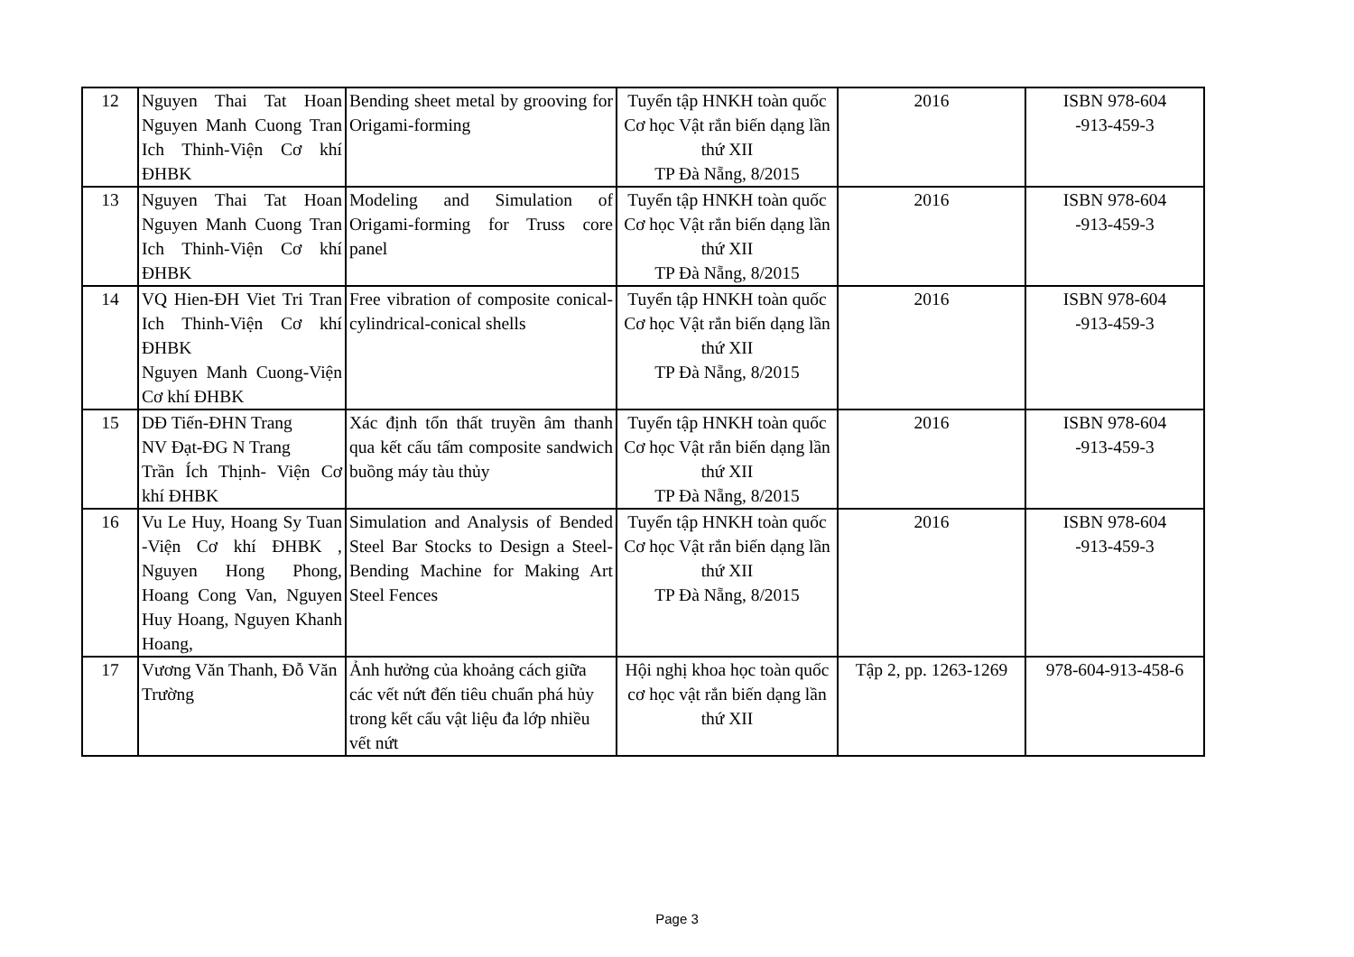| 12 | Nguyen Thai Tat Hoan Nguyen Manh Cuong Tran Ich Thinh-Viện Cơ khí ĐHBK | Bending sheet metal by grooving for Origami-forming | Tuyển tập HNKH toàn quốc Cơ học Vật rắn biến dạng lần thứ XII TP Đà Nẵng, 8/2015 | 2016 | ISBN 978-604 -913-459-3 |
| 13 | Nguyen Thai Tat Hoan Nguyen Manh Cuong Tran Ich Thinh-Viện Cơ khí ĐHBK | Modeling and Simulation of Origami-forming for Truss core panel | Tuyển tập HNKH toàn quốc Cơ học Vật rắn biến dạng lần thứ XII TP Đà Nẵng, 8/2015 | 2016 | ISBN 978-604 -913-459-3 |
| 14 | VQ Hien-ĐH Viet Tri Tran Ich Thinh-Viện Cơ khí ĐHBK Nguyen Manh Cuong-Viện Cơ khí ĐHBK | Free vibration of composite conical-cylindrical-conical shells | Tuyển tập HNKH toàn quốc Cơ học Vật rắn biến dạng lần thứ XII TP Đà Nẵng, 8/2015 | 2016 | ISBN 978-604 -913-459-3 |
| 15 | DĐ Tiến-ĐHN Trang NV Đạt-ĐG N Trang Trần Ích Thịnh- Viện Cơ khí ĐHBK | Xác định tổn thất truyền âm thanh qua kết cấu tấm composite sandwich buồng máy tàu thủy | Tuyển tập HNKH toàn quốc Cơ học Vật rắn biến dạng lần thứ XII TP Đà Nẵng, 8/2015 | 2016 | ISBN 978-604 -913-459-3 |
| 16 | Vu Le Huy, Hoang Sy Tuan -Viện Cơ khí ĐHBK , Nguyen Hong Phong, Hoang Cong Van, Nguyen Huy Hoang, Nguyen Khanh Hoang, | Simulation and Analysis of Bended Steel Bar Stocks to Design a Steel-Bending Machine for Making Art Steel Fences | Tuyển tập HNKH toàn quốc Cơ học Vật rắn biến dạng lần thứ XII TP Đà Nẵng, 8/2015 | 2016 | ISBN 978-604 -913-459-3 |
| 17 | Vương Văn Thanh, Đỗ Văn Trường | Ảnh hưởng của khoảng cách giữa các vết nứt đến tiêu chuẩn phá hủy trong kết cấu vật liệu đa lớp nhiều vết nứt | Hội nghị khoa học toàn quốc cơ học vật rắn biến dạng lần thứ XII | Tập 2, pp. 1263-1269 | 978-604-913-458-6 |
Page 3